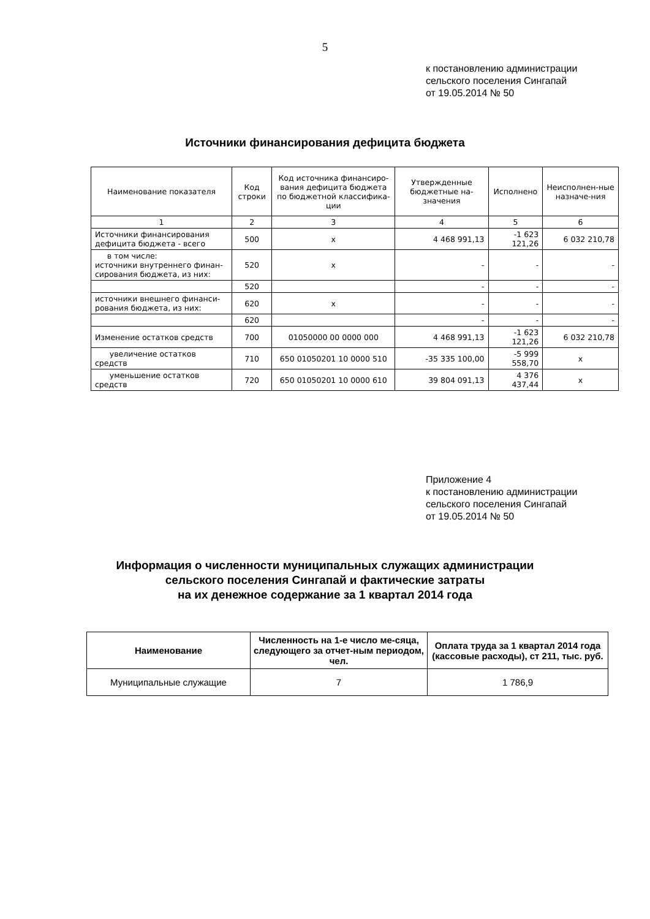5
к постановлению администрации
сельского поселения Сингапай
от 19.05.2014 № 50
Источники финансирования дефицита бюджета
| Наименование показателя | Код строки | Код источника финансиро-вания дефицита бюджета по бюджетной классифика-ции | Утвержденные бюджетные на-значения | Исполнено | Неисполнен-ные назначе-ния |
| --- | --- | --- | --- | --- | --- |
| 1 | 2 | 3 | 4 | 5 | 6 |
| Источники финансирования дефицита бюджета - всего | 500 | x | 4 468 991,13 | -1 623 121,26 | 6 032 210,78 |
| в том числе: источники внутреннего финан-сирования бюджета, из них: | 520 | x | - | - | - |
| | 520 | | - | - | - |
| источники внешнего финанси-рования бюджета, из них: | 620 | x | - | - | - |
| | 620 | | - | - | - |
| Изменение остатков средств | 700 | 01050000 00 0000 000 | 4 468 991,13 | -1 623 121,26 | 6 032 210,78 |
| увеличение остатков средств | 710 | 650 01050201 10 0000 510 | -35 335 100,00 | -5 999 558,70 | x |
| уменьшение остатков средств | 720 | 650 01050201 10 0000 610 | 39 804 091,13 | 4 376 437,44 | x |
Приложение 4
к постановлению администрации
сельского поселения Сингапай
от 19.05.2014 № 50
Информация о численности муниципальных служащих администрации
сельского поселения Сингапай и фактические затраты
на их денежное содержание за 1 квартал 2014 года
| Наименование | Численность на 1-е число ме-сяца, следующего за отчет-ным периодом, чел. | Оплата труда за 1 квартал 2014 года (кассовые расходы), ст 211, тыс. руб. |
| --- | --- | --- |
| Муниципальные служащие | 7 | 1 786,9 |